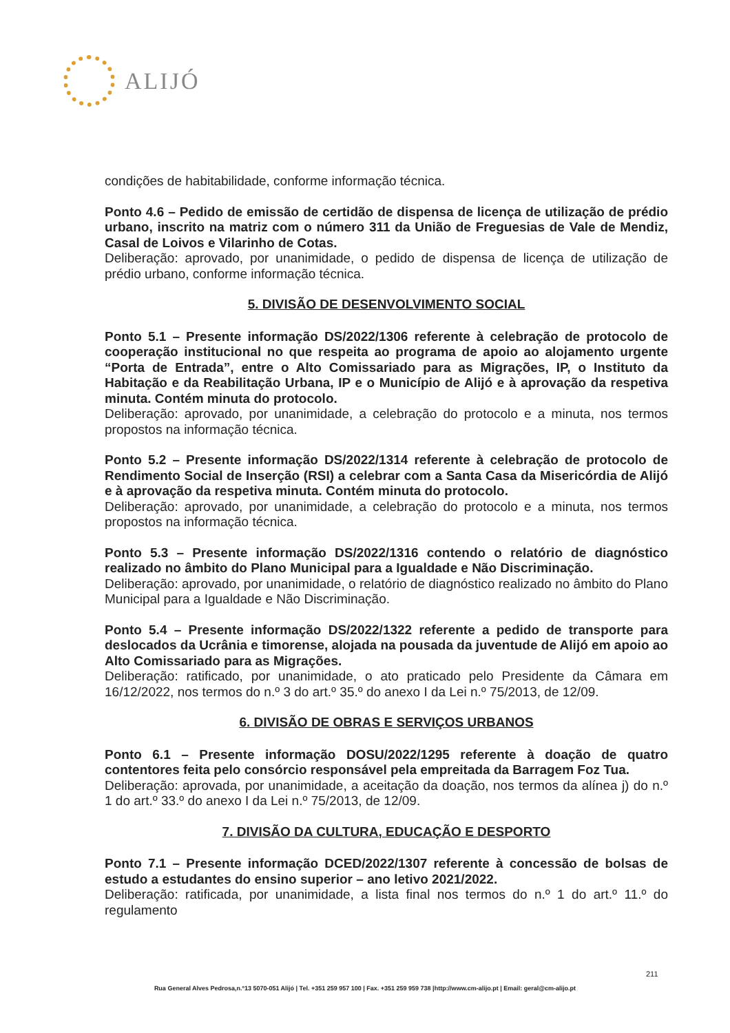ALIJÓ
condições de habitabilidade, conforme informação técnica.
Ponto 4.6 – Pedido de emissão de certidão de dispensa de licença de utilização de prédio urbano, inscrito na matriz com o número 311 da União de Freguesias de Vale de Mendiz, Casal de Loivos e Vilarinho de Cotas.
Deliberação: aprovado, por unanimidade, o pedido de dispensa de licença de utilização de prédio urbano, conforme informação técnica.
5. DIVISÃO DE DESENVOLVIMENTO SOCIAL
Ponto 5.1 – Presente informação DS/2022/1306 referente à celebração de protocolo de cooperação institucional no que respeita ao programa de apoio ao alojamento urgente “Porta de Entrada”, entre o Alto Comissariado para as Migrações, IP, o Instituto da Habitação e da Reabilitação Urbana, IP e o Município de Alijó e à aprovação da respetiva minuta. Contém minuta do protocolo.
Deliberação: aprovado, por unanimidade, a celebração do protocolo e a minuta, nos termos propostos na informação técnica.
Ponto 5.2 – Presente informação DS/2022/1314 referente à celebração de protocolo de Rendimento Social de Inserção (RSI) a celebrar com a Santa Casa da Misericórdia de Alijó e à aprovação da respetiva minuta. Contém minuta do protocolo.
Deliberação: aprovado, por unanimidade, a celebração do protocolo e a minuta, nos termos propostos na informação técnica.
Ponto 5.3 – Presente informação DS/2022/1316 contendo o relatório de diagnóstico realizado no âmbito do Plano Municipal para a Igualdade e Não Discriminação.
Deliberação: aprovado, por unanimidade, o relatório de diagnóstico realizado no âmbito do Plano Municipal para a Igualdade e Não Discriminação.
Ponto 5.4 – Presente informação DS/2022/1322 referente a pedido de transporte para deslocados da Ucrânia e timorense, alojada na pousada da juventude de Alijó em apoio ao Alto Comissariado para as Migrações.
Deliberação: ratificado, por unanimidade, o ato praticado pelo Presidente da Câmara em 16/12/2022, nos termos do n.º 3 do art.º 35.º do anexo I da Lei n.º 75/2013, de 12/09.
6. DIVISÃO DE OBRAS E SERVIÇOS URBANOS
Ponto 6.1 – Presente informação DOSU/2022/1295 referente à doação de quatro contentores feita pelo consórcio responsável pela empreitada da Barragem Foz Tua.
Deliberação: aprovada, por unanimidade, a aceitação da doação, nos termos da alínea j) do n.º 1 do art.º 33.º do anexo I da Lei n.º 75/2013, de 12/09.
7. DIVISÃO DA CULTURA, EDUCAÇÃO E DESPORTO
Ponto 7.1 – Presente informação DCED/2022/1307 referente à concessão de bolsas de estudo a estudantes do ensino superior – ano letivo 2021/2022.
Deliberação: ratificada, por unanimidade, a lista final nos termos do n.º 1 do art.º 11.º do regulamento
211
Rua General Alves Pedrosa,n.º13 5070-051 Alijó | Tel. +351 259 957 100 | Fax. +351 259 959 738 |http://www.cm-alijo.pt | Email: geral@cm-alijo.pt